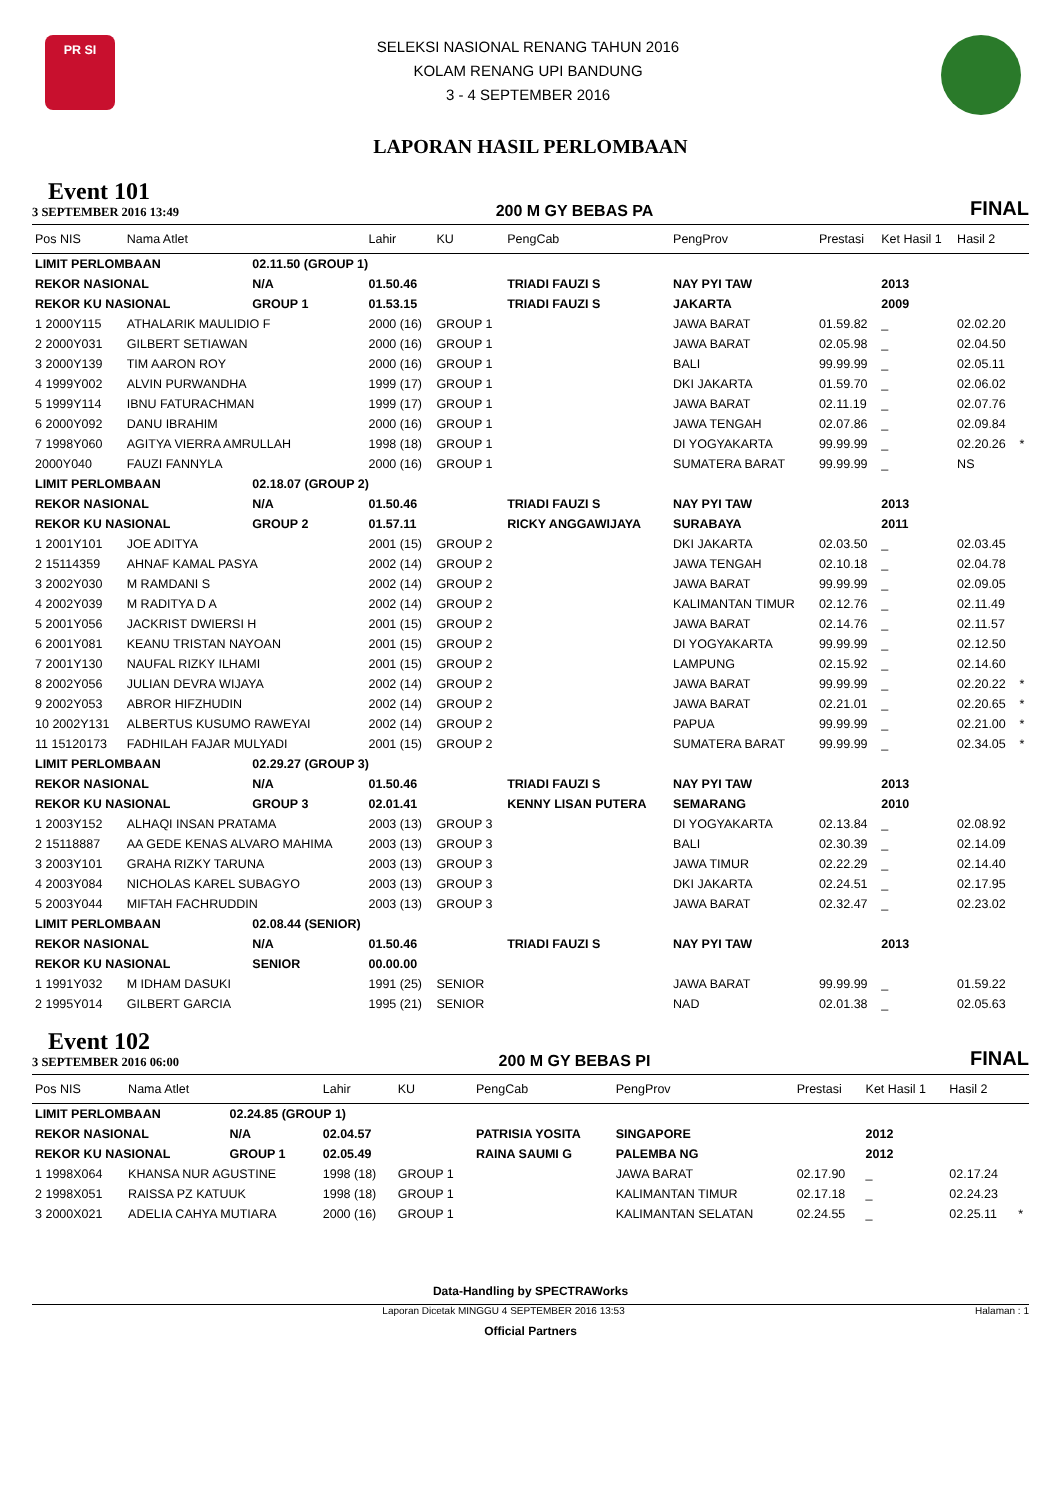PR SI
SELEKSI NASIONAL RENANG TAHUN 2016
KOLAM RENANG UPI BANDUNG
3 - 4 SEPTEMBER 2016
LAPORAN HASIL PERLOMBAAN
Event 101
3 SEPTEMBER 2016 13:49
200 M GY BEBAS PA
FINAL
| Pos NIS | Nama Atlet | | Lahir | KU | PengCab | PengProv | Prestasi | Ket Hasil 1 | Hasil 2 | |
| --- | --- | --- | --- | --- | --- | --- | --- | --- | --- | --- |
| LIMIT PERLOMBAAN | | 02.11.50 (GROUP 1) | | | | | | | | |
| REKOR NASIONAL | | N/A | 01.50.46 | | TRIADI FAUZI S | NAY PYI TAW | | 2013 | | |
| REKOR KU NASIONAL | | GROUP 1 | 01.53.15 | | TRIADI FAUZI S | JAKARTA | | 2009 | | |
| 1 2000Y115 | ATHALARIK MAULIDIO F | | 2000 (16) | GROUP 1 | | JAWA BARAT | 01.59.82 | _ | 02.02.20 | |
| 2 2000Y031 | GILBERT SETIAWAN | | 2000 (16) | GROUP 1 | | JAWA BARAT | 02.05.98 | _ | 02.04.50 | |
| 3 2000Y139 | TIM AARON ROY | | 2000 (16) | GROUP 1 | | BALI | 99.99.99 | _ | 02.05.11 | |
| 4 1999Y002 | ALVIN PURWANDHA | | 1999 (17) | GROUP 1 | | DKI JAKARTA | 01.59.70 | _ | 02.06.02 | |
| 5 1999Y114 | IBNU FATURACHMAN | | 1999 (17) | GROUP 1 | | JAWA BARAT | 02.11.19 | _ | 02.07.76 | |
| 6 2000Y092 | DANU IBRAHIM | | 2000 (16) | GROUP 1 | | JAWA TENGAH | 02.07.86 | _ | 02.09.84 | |
| 7 1998Y060 | AGITYA VIERRA AMRULLAH | | 1998 (18) | GROUP 1 | | DI YOGYAKARTA | 99.99.99 | _ | 02.20.26 | * |
| 2000Y040 | FAUZI FANNYLA | | 2000 (16) | GROUP 1 | | SUMATERA BARAT | 99.99.99 | _ | NS | |
| LIMIT PERLOMBAAN | | 02.18.07 (GROUP 2) | | | | | | | | |
| REKOR NASIONAL | | N/A | 01.50.46 | | TRIADI FAUZI S | NAY PYI TAW | | 2013 | | |
| REKOR KU NASIONAL | | GROUP 2 | 01.57.11 | | RICKY ANGGAWIJAYA | SURABAYA | | 2011 | | |
| 1 2001Y101 | JOE ADITYA | | 2001 (15) | GROUP 2 | | DKI JAKARTA | 02.03.50 | _ | 02.03.45 | |
| 2 15114359 | AHNAF KAMAL PASYA | | 2002 (14) | GROUP 2 | | JAWA TENGAH | 02.10.18 | _ | 02.04.78 | |
| 3 2002Y030 | M RAMDANI S | | 2002 (14) | GROUP 2 | | JAWA BARAT | 99.99.99 | _ | 02.09.05 | |
| 4 2002Y039 | M RADITYA D A | | 2002 (14) | GROUP 2 | | KALIMANTAN TIMUR | 02.12.76 | _ | 02.11.49 | |
| 5 2001Y056 | JACKRIST DWIERSI H | | 2001 (15) | GROUP 2 | | JAWA BARAT | 02.14.76 | _ | 02.11.57 | |
| 6 2001Y081 | KEANU TRISTAN NAYOAN | | 2001 (15) | GROUP 2 | | DI YOGYAKARTA | 99.99.99 | _ | 02.12.50 | |
| 7 2001Y130 | NAUFAL RIZKY ILHAMI | | 2001 (15) | GROUP 2 | | LAMPUNG | 02.15.92 | _ | 02.14.60 | |
| 8 2002Y056 | JULIAN DEVRA WIJAYA | | 2002 (14) | GROUP 2 | | JAWA BARAT | 99.99.99 | _ | 02.20.22 | * |
| 9 2002Y053 | ABROR HIFZHUDIN | | 2002 (14) | GROUP 2 | | JAWA BARAT | 02.21.01 | _ | 02.20.65 | * |
| 10 2002Y131 | ALBERTUS KUSUMO RAWEYAI | | 2002 (14) | GROUP 2 | | PAPUA | 99.99.99 | _ | 02.21.00 | * |
| 11 15120173 | FADHILAH FAJAR MULYADI | | 2001 (15) | GROUP 2 | | SUMATERA BARAT | 99.99.99 | _ | 02.34.05 | * |
| LIMIT PERLOMBAAN | | 02.29.27 (GROUP 3) | | | | | | | | |
| REKOR NASIONAL | | N/A | 01.50.46 | | TRIADI FAUZI S | NAY PYI TAW | | 2013 | | |
| REKOR KU NASIONAL | | GROUP 3 | 02.01.41 | | KENNY LISAN PUTERA | SEMARANG | | 2010 | | |
| 1 2003Y152 | ALHAQI INSAN PRATAMA | | 2003 (13) | GROUP 3 | | DI YOGYAKARTA | 02.13.84 | _ | 02.08.92 | |
| 2 15118887 | AA GEDE KENAS ALVARO MAHIMA | | 2003 (13) | GROUP 3 | | BALI | 02.30.39 | _ | 02.14.09 | |
| 3 2003Y101 | GRAHA RIZKY TARUNA | | 2003 (13) | GROUP 3 | | JAWA TIMUR | 02.22.29 | _ | 02.14.40 | |
| 4 2003Y084 | NICHOLAS KAREL SUBAGYO | | 2003 (13) | GROUP 3 | | DKI JAKARTA | 02.24.51 | _ | 02.17.95 | |
| 5 2003Y044 | MIFTAH FACHRUDDIN | | 2003 (13) | GROUP 3 | | JAWA BARAT | 02.32.47 | _ | 02.23.02 | |
| LIMIT PERLOMBAAN | | 02.08.44 (SENIOR) | | | | | | | | |
| REKOR NASIONAL | | N/A | 01.50.46 | | TRIADI FAUZI S | NAY PYI TAW | | 2013 | | |
| REKOR KU NASIONAL | | SENIOR | 00.00.00 | | | | | | | |
| 1 1991Y032 | M IDHAM DASUKI | | 1991 (25) | SENIOR | | JAWA BARAT | 99.99.99 | _ | 01.59.22 | |
| 2 1995Y014 | GILBERT GARCIA | | 1995 (21) | SENIOR | | NAD | 02.01.38 | _ | 02.05.63 | |
Event 102
3 SEPTEMBER 2016 06:00
200 M GY BEBAS PI
FINAL
| Pos NIS | Nama Atlet | | Lahir | KU | PengCab | PengProv | Prestasi | Ket Hasil 1 | Hasil 2 | |
| --- | --- | --- | --- | --- | --- | --- | --- | --- | --- | --- |
| LIMIT PERLOMBAAN | | 02.24.85 (GROUP 1) | | | | | | | | |
| REKOR NASIONAL | | N/A | 02.04.57 | | PATRISIA YOSITA | SINGAPORE | | 2012 | | |
| REKOR KU NASIONAL | | GROUP 1 | 02.05.49 | | RAINA SAUMI G | PALEMBA NG | | 2012 | | |
| 1 1998X064 | KHANSA NUR AGUSTINE | | 1998 (18) | GROUP 1 | | JAWA BARAT | 02.17.90 | _ | 02.17.24 | |
| 2 1998X051 | RAISSA PZ KATUUK | | 1998 (18) | GROUP 1 | | KALIMANTAN TIMUR | 02.17.18 | _ | 02.24.23 | |
| 3 2000X021 | ADELIA CAHYA MUTIARA | | 2000 (16) | GROUP 1 | | KALIMANTAN SELATAN | 02.24.55 | _ | 02.25.11 | * |
Data-Handling by SPECTRAWorks
Laporan Dicetak MINGGU 4 SEPTEMBER 2016 13:53 Halaman : 1
Official Partners